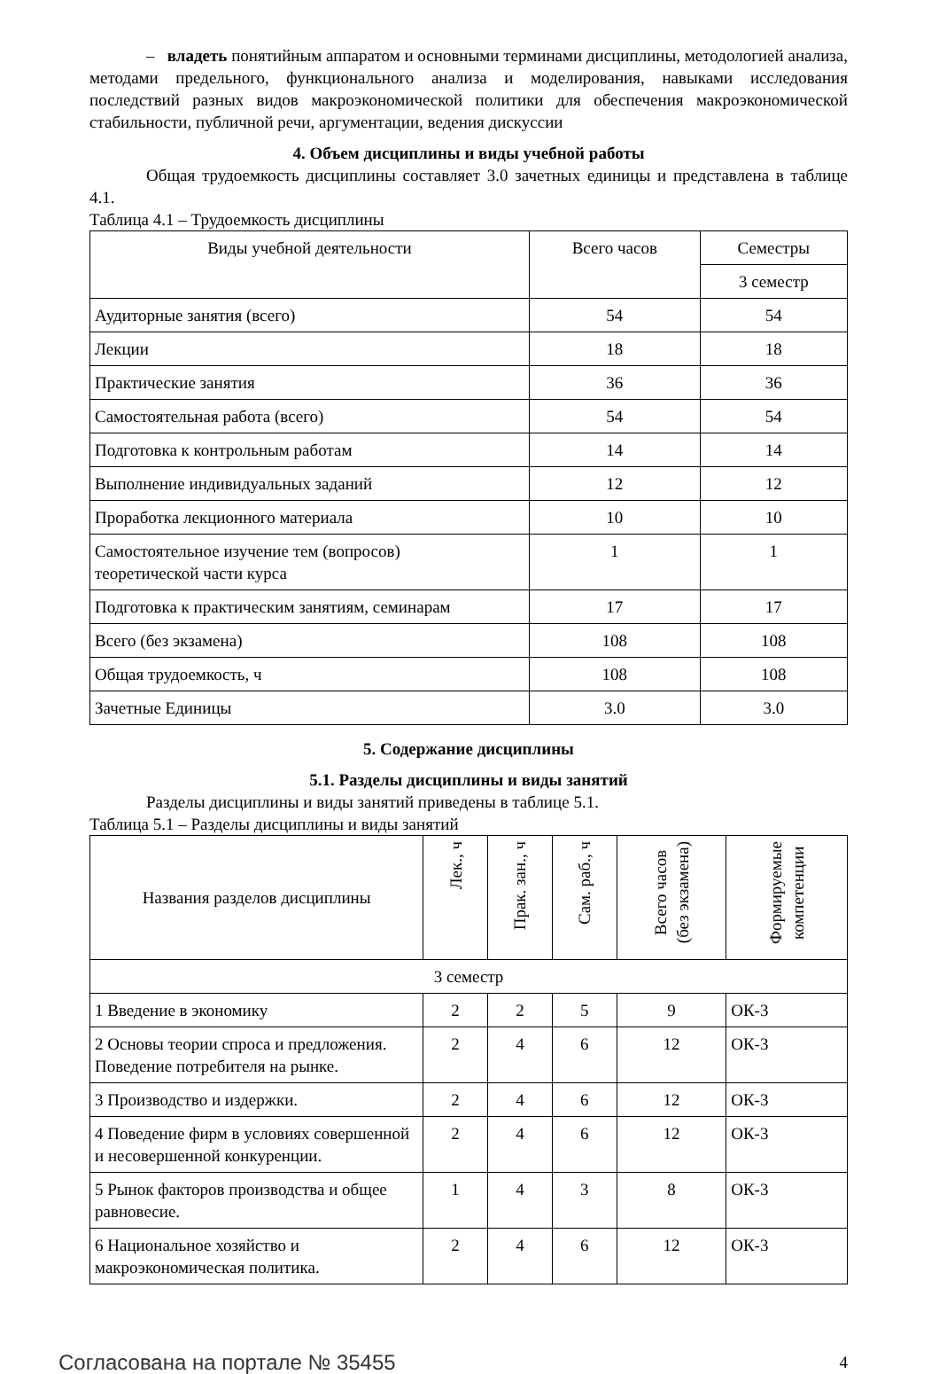– владеть понятийным аппаратом и основными терминами дисциплины, методологией анализа, методами предельного, функционального анализа и моделирования, навыками исследования последствий разных видов макроэкономической политики для обеспечения макроэкономической стабильности, публичной речи, аргументации, ведения дискуссии
4. Объем дисциплины и виды учебной работы
Общая трудоемкость дисциплины составляет 3.0 зачетных единицы и представлена в таблице 4.1.
Таблица 4.1 – Трудоемкость дисциплины
| Виды учебной деятельности | Всего часов | Семестры |
| --- | --- | --- |
| | | 3 семестр |
| Аудиторные занятия (всего) | 54 | 54 |
| Лекции | 18 | 18 |
| Практические занятия | 36 | 36 |
| Самостоятельная работа (всего) | 54 | 54 |
| Подготовка к контрольным работам | 14 | 14 |
| Выполнение индивидуальных заданий | 12 | 12 |
| Проработка лекционного материала | 10 | 10 |
| Самостоятельное изучение тем (вопросов) теоретической части курса | 1 | 1 |
| Подготовка к практическим занятиям, семинарам | 17 | 17 |
| Всего (без экзамена) | 108 | 108 |
| Общая трудоемкость, ч | 108 | 108 |
| Зачетные Единицы | 3.0 | 3.0 |
5. Содержание дисциплины
5.1. Разделы дисциплины и виды занятий
Разделы дисциплины и виды занятий приведены в таблице 5.1.
Таблица 5.1 – Разделы дисциплины и виды занятий
| Названия разделов дисциплины | Лек., ч | Прак. зан., ч | Сам. раб., ч | Всего часов (без экзамена) | Формируемые компетенции |
| --- | --- | --- | --- | --- | --- |
| 3 семестр | | | | | |
| 1 Введение в экономику | 2 | 2 | 5 | 9 | ОК-3 |
| 2 Основы теории спроса и предложения. Поведение потребителя на рынке. | 2 | 4 | 6 | 12 | ОК-3 |
| 3 Производство и издержки. | 2 | 4 | 6 | 12 | ОК-3 |
| 4 Поведение фирм в условиях совершенной и несовершенной конкуренции. | 2 | 4 | 6 | 12 | ОК-3 |
| 5 Рынок факторов производства и общее равновесие. | 1 | 4 | 3 | 8 | ОК-3 |
| 6 Национальное хозяйство и макроэкономическая политика. | 2 | 4 | 6 | 12 | ОК-3 |
Согласована на портале № 35455 4